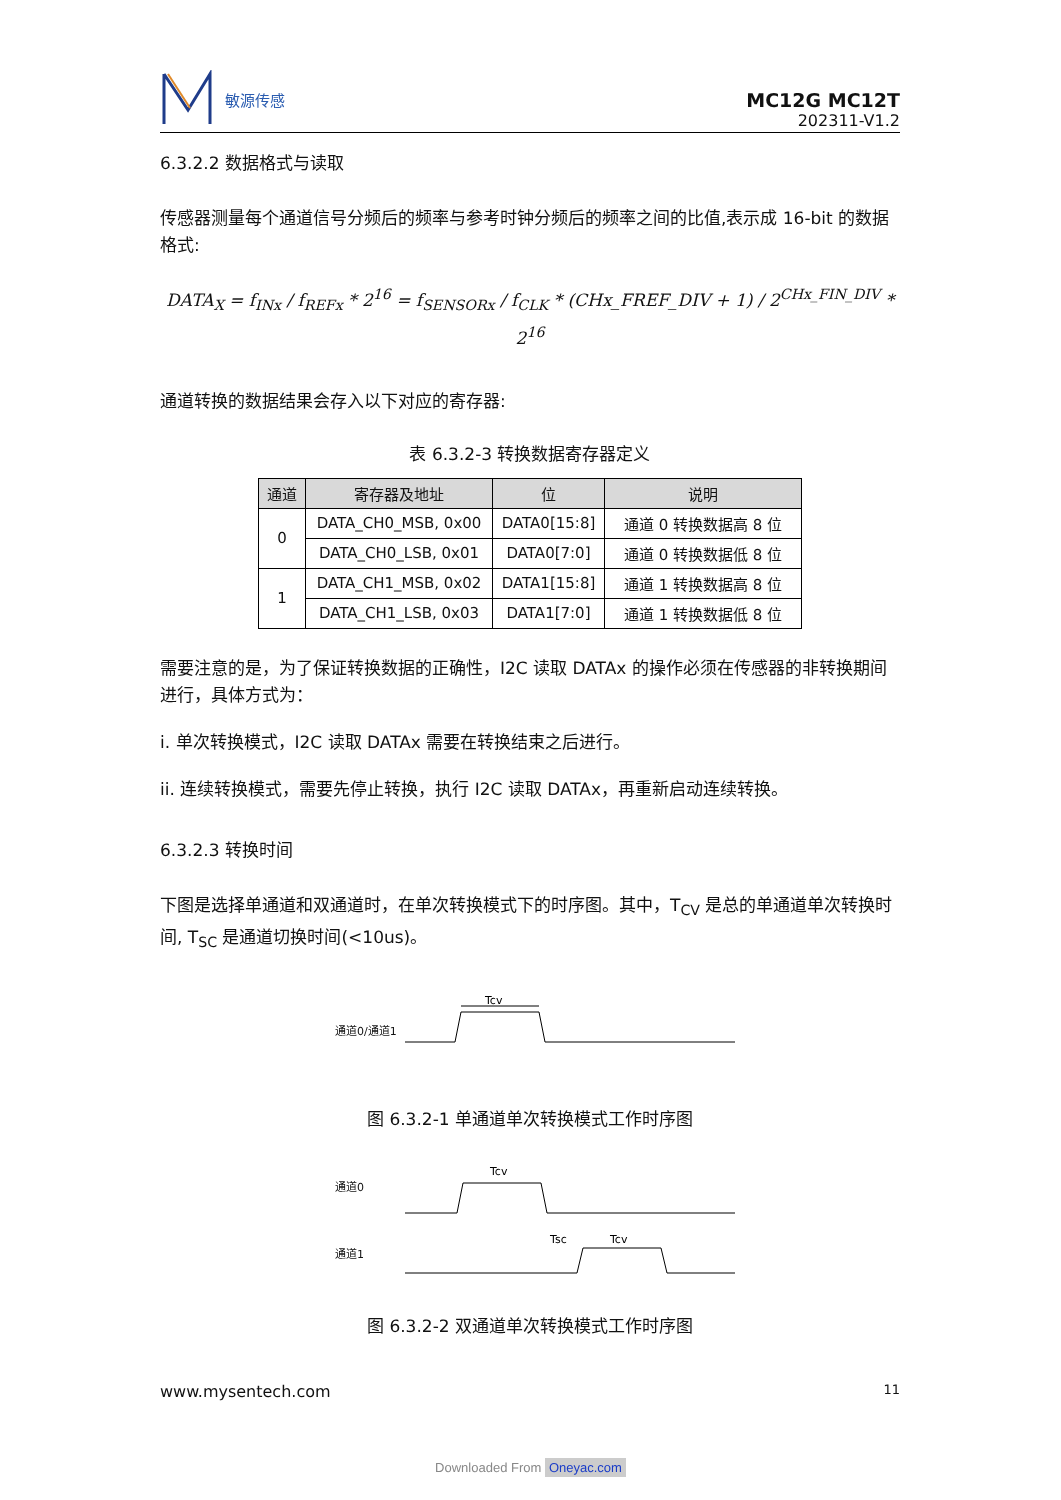敏源传感
MC12G MC12T
202311-V1.2
6.3.2.2 数据格式与读取
传感器测量每个通道信号分频后的频率与参考时钟分频后的频率之间的比值,表示成 16-bit 的数据格式:
DATA<sub>X</sub> = f<sub>INx</sub> / f<sub>REFx</sub> * 2<sup>16</sup> = f<sub>SENSORx</sub> / f<sub>CLK</sub> * (CHx_FREF_DIV + 1) / 2<sup>CHx_FIN_DIV</sup> * 2<sup>16</sup>
通道转换的数据结果会存入以下对应的寄存器:
表 6.3.2-3 转换数据寄存器定义
| 通道 | 寄存器及地址 | 位 | 说明 |
| --- | --- | --- | --- |
| 0 | DATA_CH0_MSB, 0x00 | DATA0[15:8] | 通道 0 转换数据高 8 位 |
| | DATA_CH0_LSB, 0x01 | DATA0[7:0] | 通道 0 转换数据低 8 位 |
| 1 | DATA_CH1_MSB, 0x02 | DATA1[15:8] | 通道 1 转换数据高 8 位 |
| | DATA_CH1_LSB, 0x03 | DATA1[7:0] | 通道 1 转换数据低 8 位 |
需要注意的是，为了保证转换数据的正确性，I2C 读取 DATAx 的操作必须在传感器的非转换期间进行，具体方式为：
i. 单次转换模式，I2C 读取 DATAx 需要在转换结束之后进行。
ii. 连续转换模式，需要先停止转换，执行 I2C 读取 DATAx，再重新启动连续转换。
6.3.2.3 转换时间
下图是选择单通道和双通道时，在单次转换模式下的时序图。其中，T<sub>CV</sub> 是总的单通道单次转换时间, T<sub>SC</sub> 是通道切换时间(<10us)。
通道0/通道1
Tcv
图 6.3.2-1 单通道单次转换模式工作时序图
通道0
通道1
Tcv
Tsc
Tcv
图 6.3.2-2 双通道单次转换模式工作时序图
www.mysentech.com 11
Downloaded From Oneyac.com